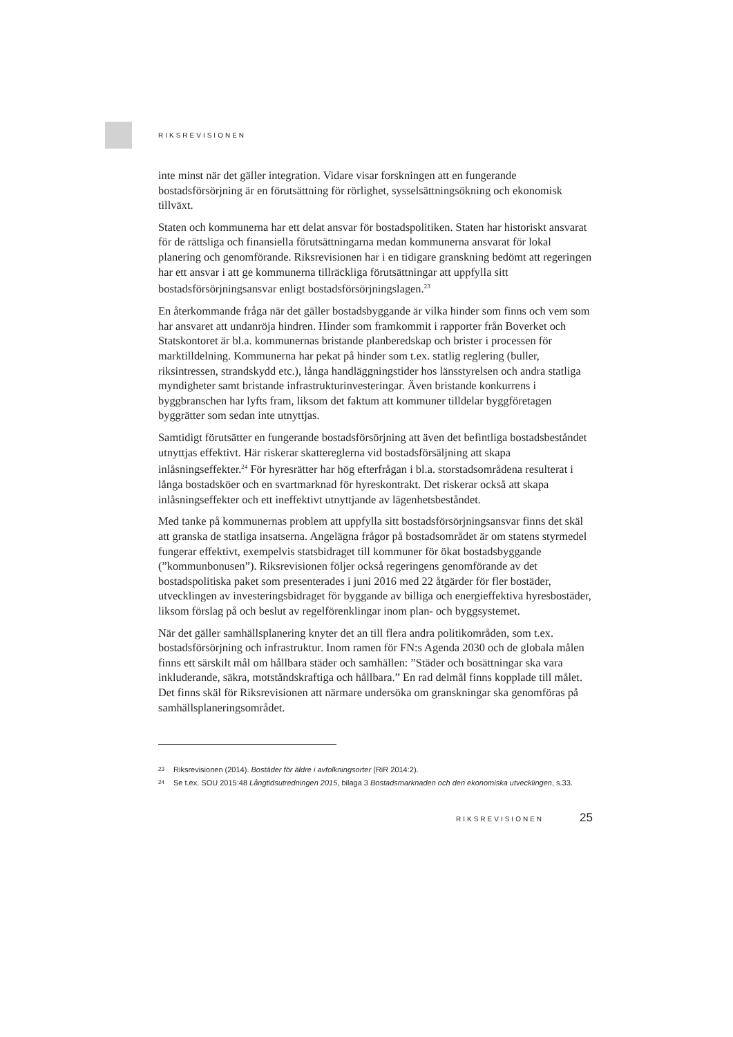RIKSREVISIONEN
inte minst när det gäller integration. Vidare visar forskningen att en fungerande bostadsförsörjning är en förutsättning för rörlighet, sysselsättningsökning och ekonomisk tillväxt.
Staten och kommunerna har ett delat ansvar för bostadspolitiken. Staten har historiskt ansvarat för de rättsliga och finansiella förutsättningarna medan kommunerna ansvarat för lokal planering och genomförande. Riksrevisionen har i en tidigare granskning bedömt att regeringen har ett ansvar i att ge kommunerna tillräckliga förutsättningar att uppfylla sitt bostadsförsörjningsansvar enligt bostadsförsörjningslagen.<sup>23</sup>
En återkommande fråga när det gäller bostadsbyggande är vilka hinder som finns och vem som har ansvaret att undanröja hindren. Hinder som framkommit i rapporter från Boverket och Statskontoret är bl.a. kommunernas bristande planberedskap och brister i processen för marktilldelning. Kommunerna har pekat på hinder som t.ex. statlig reglering (buller, riksintressen, strandskydd etc.), långa handläggningstider hos länsstyrelsen och andra statliga myndigheter samt bristande infrastrukturinvesteringar. Även bristande konkurrens i byggbranschen har lyfts fram, liksom det faktum att kommuner tilldelar byggföretagen byggrätter som sedan inte utnyttjas.
Samtidigt förutsätter en fungerande bostadsförsörjning att även det befintliga bostadsbeståndet utnyttjas effektivt. Här riskerar skattereglerna vid bostadsförsäljning att skapa inlåsningseffekter.<sup>24</sup> För hyresrätter har hög efterfrågan i bl.a. storstadsområdena resulterat i långa bostadsköer och en svartmarknad för hyreskontrakt. Det riskerar också att skapa inlåsningseffekter och ett ineffektivt utnyttjande av lägenhetsbeståndet.
Med tanke på kommunernas problem att uppfylla sitt bostadsförsörjningsansvar finns det skäl att granska de statliga insatserna. Angelägna frågor på bostadsområdet är om statens styrmedel fungerar effektivt, exempelvis statsbidraget till kommuner för ökat bostadsbyggande (”kommunbonusen”). Riksrevisionen följer också regeringens genomförande av det bostadspolitiska paket som presenterades i juni 2016 med 22 åtgärder för fler bostäder, utvecklingen av investeringsbidraget för byggande av billiga och energieffektiva hyresbostäder, liksom förslag på och beslut av regelförenklingar inom plan- och byggsystemet.
När det gäller samhällsplanering knyter det an till flera andra politikområden, som t.ex. bostadsförsörjning och infrastruktur. Inom ramen för FN:s Agenda 2030 och de globala målen finns ett särskilt mål om hållbara städer och samhällen: ”Städer och bosättningar ska vara inkluderande, säkra, motståndskraftiga och hållbara.” En rad delmål finns kopplade till målet. Det finns skäl för Riksrevisionen att närmare undersöka om granskningar ska genomföras på samhällsplaneringsområdet.
23 Riksrevisionen (2014). Bostäder för äldre i avfolkningsorter (RiR 2014:2).
24 Se t.ex. SOU 2015:48 Långtidsutredningen 2015, bilaga 3 Bostadsmarknaden och den ekonomiska utvecklingen, s.33.
RIKSREVISIONEN 25